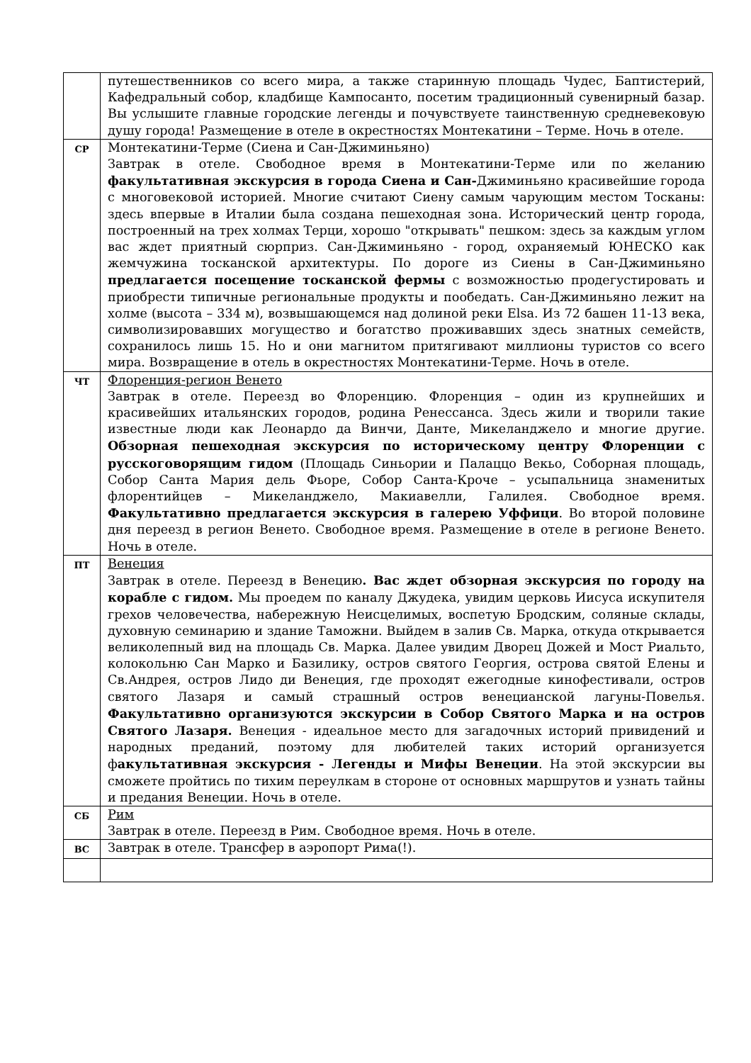| | путешественников со всего мира, а также старинную площадь Чудес, Баптистерий, Кафедральный собор, кладбище Кампосанто, посетим традиционный сувенирный базар. Вы услышите главные городские легенды и почувствуете таинственную средневековую душу города! Размещение в отеле в окрестностях Монтекатини – Терме. Ночь в отеле. |
| СР | Монтекатини-Терме (Сиена и Сан-Джиминьяно) Завтрак в отеле. Свободное время в Монтекатини-Терме или по желанию факультативная экскурсия в города Сиена и Сан- Джиминьяно красивейшие города с многовековой историей. Многие считают Сиену самым чарующим местом Тосканы: здесь впервые в Италии была создана пешеходная зона. Исторический центр города, построенный на трех холмах Терци, хорошо "открывать" пешком: здесь за каждым углом вас ждет приятный сюрприз. Сан-Джиминьяно - город, охраняемый ЮНЕСКО как жемчужина тосканской архитектуры. По дороге из Сиены в Сан-Джиминьяно предлагается посещение тосканской фермы с возможностью продегустировать и приобрести типичные региональные продукты и пообедать. Сан-Джиминьяно лежит на холме (высота – 334 м), возвышающемся над долиной реки Elsa. Из 72 башен 11-13 века, символизировавших могущество и богатство проживавших здесь знатных семейств, сохранилось лишь 15. Но и они магнитом притягивают миллионы туристов со всего мира. Возвращение в отель в окрестностях Монтекатини-Терме. Ночь в отеле. |
| ЧТ | Флоренция-регион Венето Завтрак в отеле. Переезд во Флоренцию. Флоренция – один из крупнейших и красивейших итальянских городов, родина Ренессанса. Здесь жили и творили такие известные люди как Леонардо да Винчи, Данте, Микеланджело и многие другие. Обзорная пешеходная экскурсия по историческому центру Флоренции с русскоговорящим гидом (Площадь Синьории и Палаццо Векьо, Соборная площадь, Собор Санта Мария дель Фьоре, Собор Санта-Кроче – усыпальница знаменитых флорентийцев – Микеланджело, Макиавелли, Галилея. Свободное время. Факультативно предлагается экскурсия в галерею Уффици . Во второй половине дня переезд в регион Венето. Свободное время. Размещение в отеле в регионе Венето. Ночь в отеле. |
| ПТ | Венеция Завтрак в отеле. Переезд в Венецию . Вас ждет обзорная экскурсия по городу на корабле с гидом. Мы проедем по каналу Джудека, увидим церковь Иисуса искупителя грехов человечества, набережную Неисцелимых, воспетую Бродским, соляные склады, духовную семинарию и здание Таможни. Выйдем в залив Св. Марка, откуда открывается великолепный вид на площадь Св. Марка. Далее увидим Дворец Дожей и Мост Риальто, колокольню Сан Марко и Базилику, остров святого Георгия, острова святой Елены и Св.Андрея, остров Лидо ди Венеция, где проходят ежегодные кинофестивали, остров святого Лазаря и самый страшный остров венецианской лагуны-Повелья. Факультативно организуются экскурсии в Собор Святого Марка и на остров Святого Лазаря. Венеция - идеальное место для загадочных историй привидений и народных преданий, поэтому для любителей таких историй организуется ф акультативная экскурсия - Легенды и Мифы Венеции . На этой экскурсии вы сможете пройтись по тихим переулкам в стороне от основных маршрутов и узнать тайны и предания Венеции. Ночь в отеле. |
| СБ | Рим Завтрак в отеле. Переезд в Рим. Свободное время. Ночь в отеле. |
| ВС | Завтрак в отеле. Трансфер в аэропорт Рима(!). |